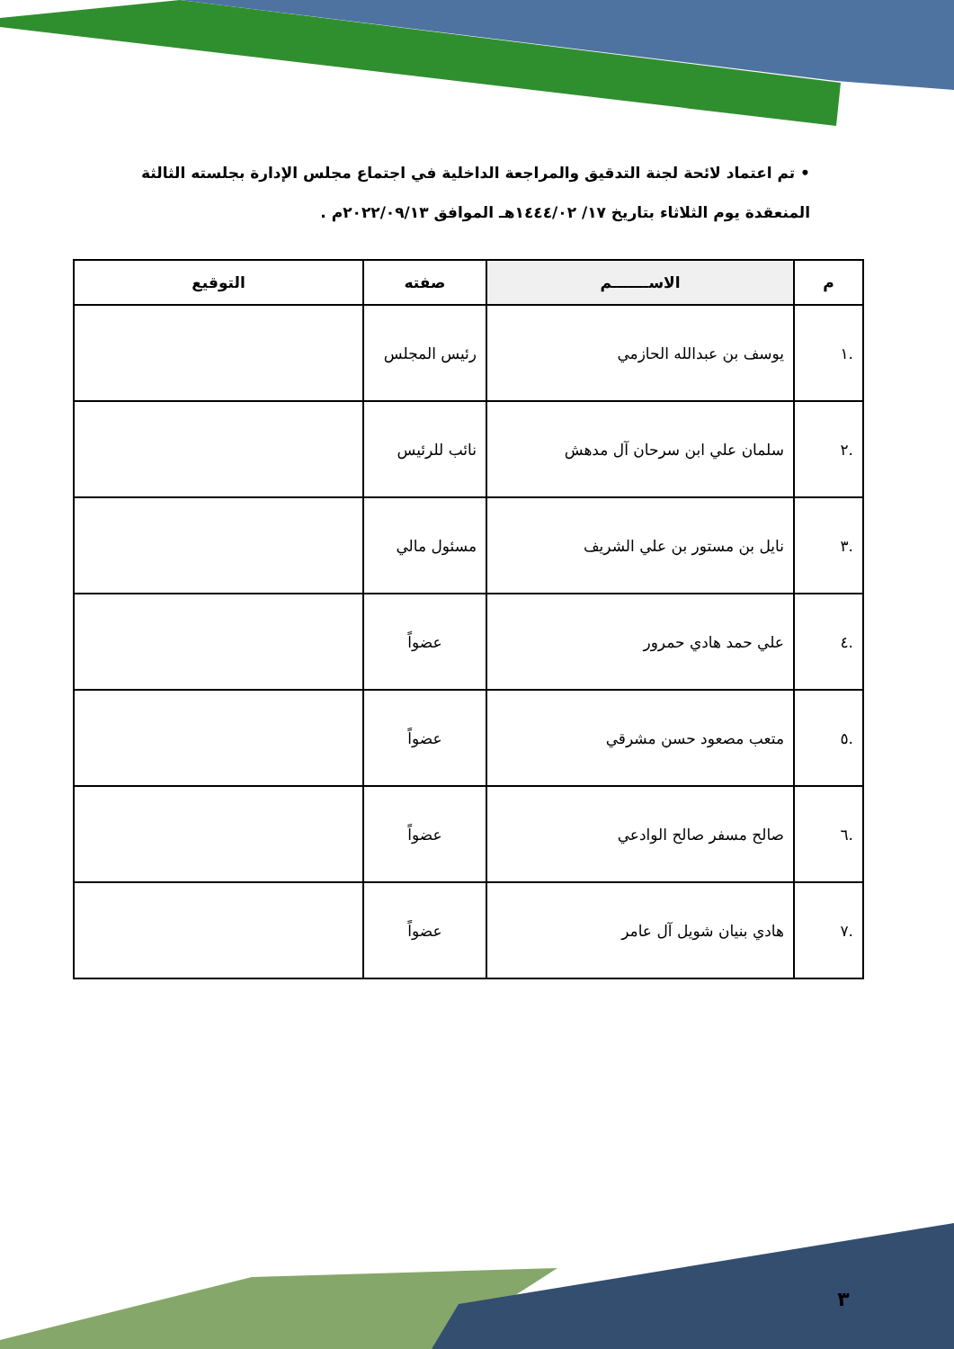• تم اعتماد لائحة لجنة التدقيق والمراجعة الداخلية في اجتماع مجلس الإدارة بجلسته الثالثة المنعقدة يوم الثلاثاء بتاريخ ١٧/ ١٤٤٤/٠٢هـ الموافق ٢٠٢٢/٠٩/١٣م .
| م | الاســـــــم | صفته | التوقيع |
| --- | --- | --- | --- |
| .١ | يوسف بن عبدالله الحازمي | رئيس المجلس | |
| .٢ | سلمان علي ابن سرحان آل مدهش | نائب للرئيس | |
| .٣ | نايل بن مستور بن علي الشريف | مسئول مالي | |
| .٤ | علي حمد هادي حمرور | عضواً | |
| .٥ | متعب مصعود حسن مشرقي | عضواً | |
| .٦ | صالح مسفر صالح الوادعي | عضواً | |
| .٧ | هادي بنيان شويل آل عامر | عضواً | |
٣